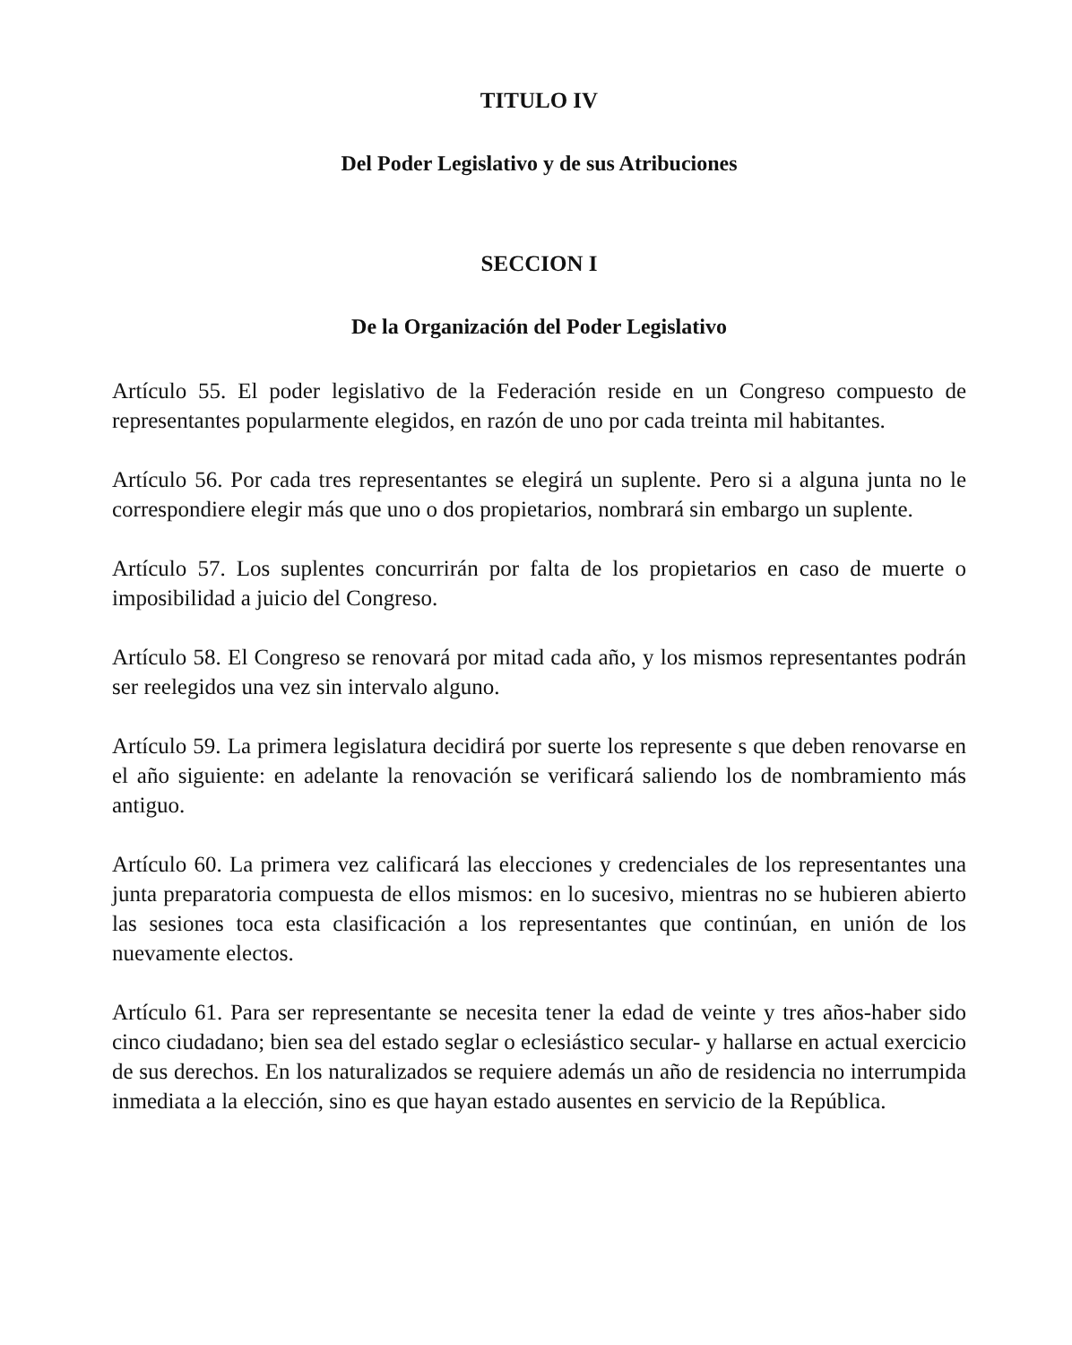TITULO IV
Del Poder Legislativo y de sus Atribuciones
SECCION I
De la Organización del Poder Legislativo
Artículo 55. El poder legislativo de la Federación reside en un Congreso compuesto de representantes popularmente elegidos, en razón de uno por cada treinta mil habitantes.
Artículo 56. Por cada tres representantes se elegirá un suplente. Pero si a alguna junta no le correspondiere elegir más que uno o dos propietarios, nombrará sin embargo un suplente.
Artículo 57. Los suplentes concurrirán por falta de los propietarios en caso de muerte o imposibilidad a juicio del Congreso.
Artículo 58. El Congreso se renovará por mitad cada año, y los mismos representantes podrán ser reelegidos una vez sin intervalo alguno.
Artículo 59. La primera legislatura decidirá por suerte los represente s que deben renovarse en el año siguiente: en adelante la renovación se verificará saliendo los de nombramiento más antiguo.
Artículo 60. La primera vez calificará las elecciones y credenciales de los representantes una junta preparatoria compuesta de ellos mismos: en lo sucesivo, mientras no se hubieren abierto las sesiones toca esta clasificación a los representantes que continúan, en unión de los nuevamente electos.
Artículo 61. Para ser representante se necesita tener la edad de veinte y tres años-haber sido cinco ciudadano; bien sea del estado seglar o eclesiástico secular- y hallarse en actual exercicio de sus derechos. En los naturalizados se requiere además un año de residencia no interrumpida inmediata a la elección, sino es que hayan estado ausentes en servicio de la República.